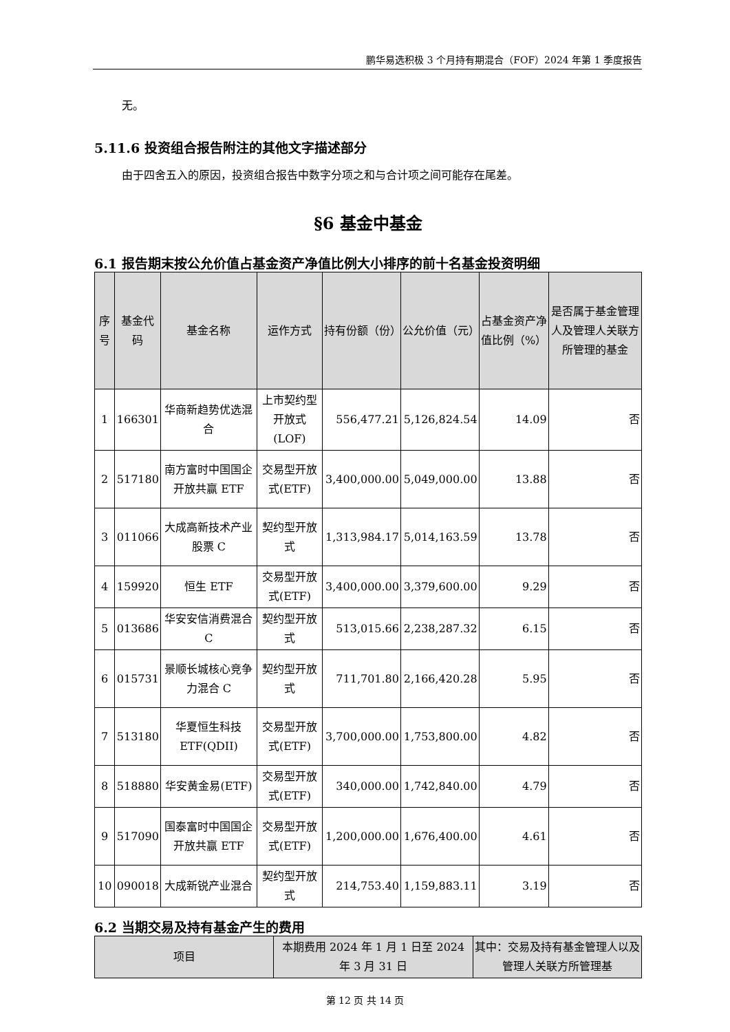鹏华易选积极 3 个月持有期混合（FOF）2024 年第 1 季度报告
无。
5.11.6 投资组合报告附注的其他文字描述部分
由于四舍五入的原因，投资组合报告中数字分项之和与合计项之间可能存在尾差。
§6 基金中基金
6.1 报告期末按公允价值占基金资产净值比例大小排序的前十名基金投资明细
| 序号 | 基金代码 | 基金名称 | 运作方式 | 持有份额（份） | 公允价值（元） | 占基金资产净值比例（%） | 是否属于基金管理人及管理人关联方所管理的基金 |
| --- | --- | --- | --- | --- | --- | --- | --- |
| 1 | 166301 | 华商新趋势优选混合 | 上市契约型开放式(LOF) | 556,477.21 | 5,126,824.54 | 14.09 | 否 |
| 2 | 517180 | 南方富时中国国企开放共赢 ETF | 交易型开放式(ETF) | 3,400,000.00 | 5,049,000.00 | 13.88 | 否 |
| 3 | 011066 | 大成高新技术产业股票 C | 契约型开放式 | 1,313,984.17 | 5,014,163.59 | 13.78 | 否 |
| 4 | 159920 | 恒生 ETF | 交易型开放式(ETF) | 3,400,000.00 | 3,379,600.00 | 9.29 | 否 |
| 5 | 013686 | 华安安信消费混合 C | 契约型开放式 | 513,015.66 | 2,238,287.32 | 6.15 | 否 |
| 6 | 015731 | 景顺长城核心竞争力混合 C | 契约型开放式 | 711,701.80 | 2,166,420.28 | 5.95 | 否 |
| 7 | 513180 | 华夏恒生科技 ETF(QDII) | 交易型开放式(ETF) | 3,700,000.00 | 1,753,800.00 | 4.82 | 否 |
| 8 | 518880 | 华安黄金易(ETF) | 交易型开放式(ETF) | 340,000.00 | 1,742,840.00 | 4.79 | 否 |
| 9 | 517090 | 国泰富时中国国企开放共赢 ETF | 交易型开放式(ETF) | 1,200,000.00 | 1,676,400.00 | 4.61 | 否 |
| 10 | 090018 | 大成新锐产业混合 | 契约型开放式 | 214,753.40 | 1,159,883.11 | 3.19 | 否 |
6.2 当期交易及持有基金产生的费用
| 项目 | 本期费用 2024 年 1 月 1 日至 2024 年 3 月 31 日 | 其中：交易及持有基金管理人以及管理人关联方所管理基 |
| --- | --- | --- |
第 12 页 共 14 页